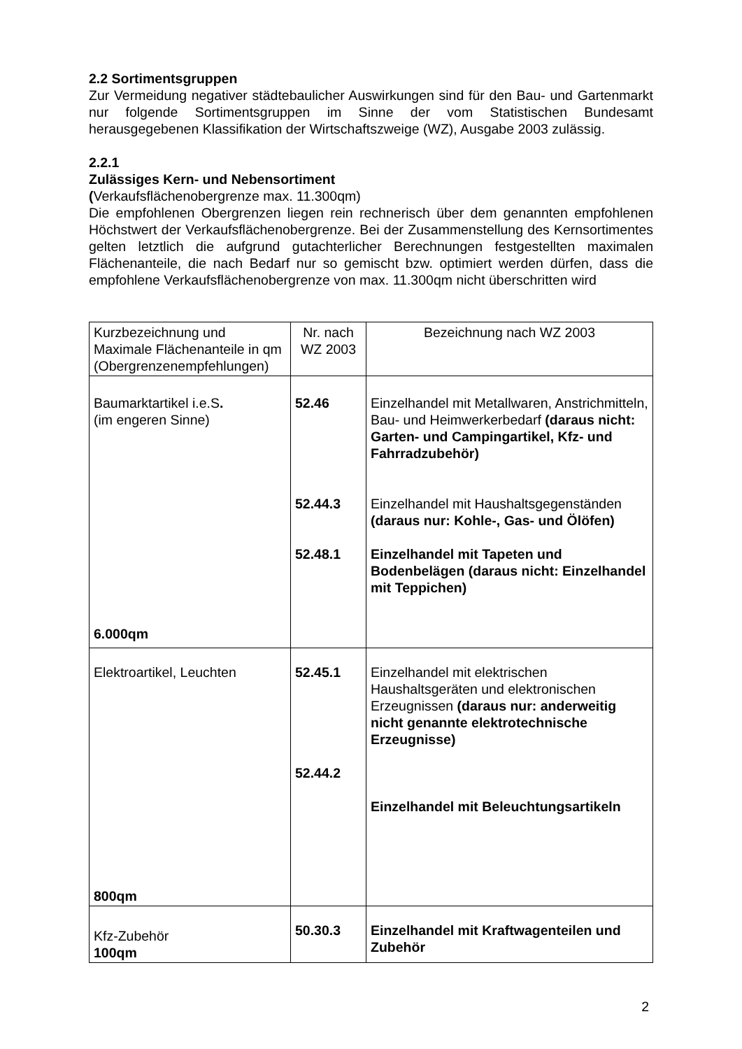2.2 Sortimentsgruppen
Zur Vermeidung negativer städtebaulicher Auswirkungen sind für den Bau- und Gartenmarkt nur folgende Sortimentsgruppen im Sinne der vom Statistischen Bundesamt herausgegebenen Klassifikation der Wirtschaftszweige (WZ), Ausgabe 2003 zulässig.
2.2.1
Zulässiges Kern- und Nebensortiment
(Verkaufsflächenobergrenze max. 11.300qm)
Die empfohlenen Obergrenzen liegen rein rechnerisch über dem genannten empfohlenen Höchstwert der Verkaufsflächenobergrenze. Bei der Zusammenstellung des Kernsortimentes gelten letztlich die aufgrund gutachterlicher Berechnungen festgestellten maximalen Flächenanteile, die nach Bedarf nur so gemischt bzw. optimiert werden dürfen, dass die empfohlene Verkaufsflächenobergrenze von max. 11.300qm nicht überschritten wird
| Kurzbezeichnung und Maximale Flächenanteile in qm (Obergrenzenempfehlungen) | Nr. nach WZ 2003 | Bezeichnung nach WZ 2003 |
| Baumarktartikel i.e.S . (im engeren Sinne) 6.000qm | 52.46 52.44.3 52.48.1 | Einzelhandel mit Metallwaren, Anstrichmitteln, Bau- und Heimwerkerbedarf (daraus nicht: Garten- und Campingartikel, Kfz- und Fahrradzubehör) Einzelhandel mit Haushaltsgegenständen (daraus nur: Kohle-, Gas- und Ölöfen) Einzelhandel mit Tapeten und Bodenbelägen (daraus nicht: Einzelhandel mit Teppichen) |
| Elektroartikel, Leuchten 800qm | 52.45.1 52.44.2 | Einzelhandel mit elektrischen Haushaltsgeräten und elektronischen Erzeugnissen (daraus nur: anderweitig nicht genannte elektrotechnische Erzeugnisse) Einzelhandel mit Beleuchtungsartikeln |
| Kfz-Zubehör 100qm | 50.30.3 | Einzelhandel mit Kraftwagenteilen und Zubehör |
2